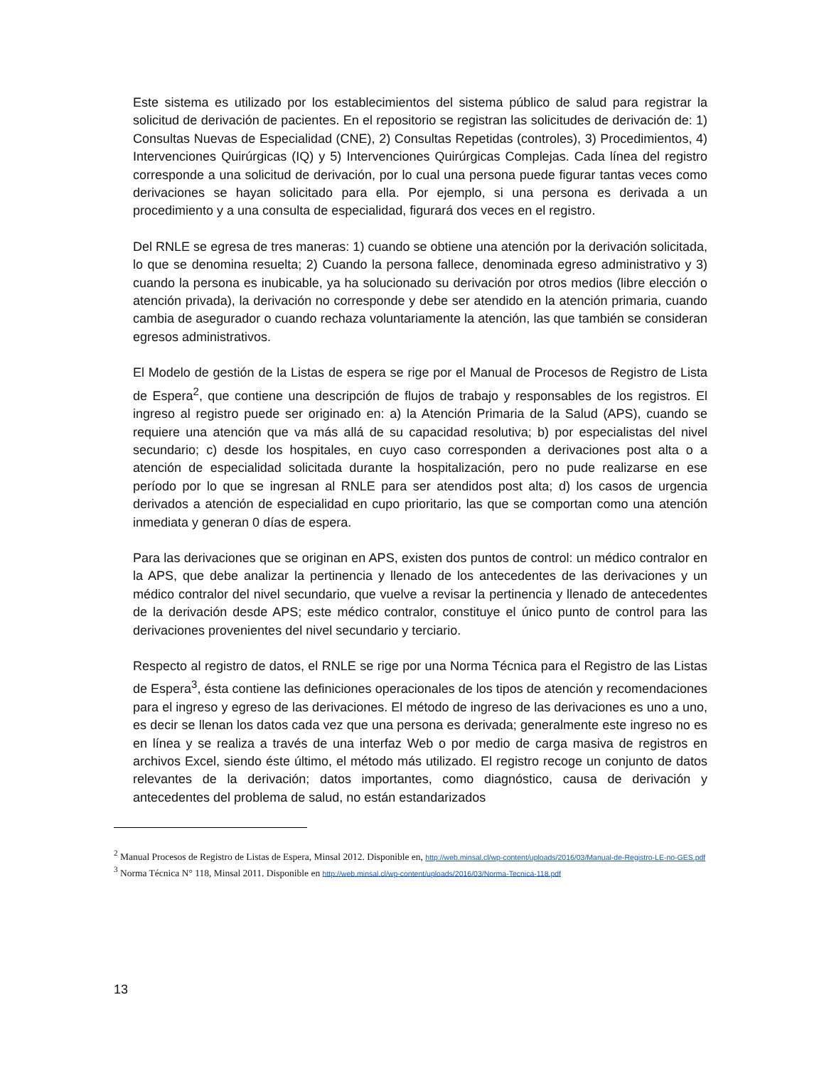Este sistema es utilizado por los establecimientos del sistema público de salud para registrar la solicitud de derivación de pacientes. En el repositorio se registran las solicitudes de derivación de: 1) Consultas Nuevas de Especialidad (CNE), 2) Consultas Repetidas (controles), 3) Procedimientos, 4) Intervenciones Quirúrgicas (IQ) y 5) Intervenciones Quirúrgicas Complejas. Cada línea del registro corresponde a una solicitud de derivación, por lo cual una persona puede figurar tantas veces como derivaciones se hayan solicitado para ella. Por ejemplo, si una persona es derivada a un procedimiento y a una consulta de especialidad, figurará dos veces en el registro.
Del RNLE se egresa de tres maneras: 1) cuando se obtiene una atención por la derivación solicitada, lo que se denomina resuelta; 2) Cuando la persona fallece, denominada egreso administrativo y 3) cuando la persona es inubicable, ya ha solucionado su derivación por otros medios (libre elección o atención privada), la derivación no corresponde y debe ser atendido en la atención primaria, cuando cambia de asegurador o cuando rechaza voluntariamente la atención, las que también se consideran egresos administrativos.
El Modelo de gestión de la Listas de espera se rige por el Manual de Procesos de Registro de Lista de Espera<sup>2</sup>, que contiene una descripción de flujos de trabajo y responsables de los registros. El ingreso al registro puede ser originado en: a) la Atención Primaria de la Salud (APS), cuando se requiere una atención que va más allá de su capacidad resolutiva; b) por especialistas del nivel secundario; c) desde los hospitales, en cuyo caso corresponden a derivaciones post alta o a atención de especialidad solicitada durante la hospitalización, pero no pude realizarse en ese período por lo que se ingresan al RNLE para ser atendidos post alta; d) los casos de urgencia derivados a atención de especialidad en cupo prioritario, las que se comportan como una atención inmediata y generan 0 días de espera.
Para las derivaciones que se originan en APS, existen dos puntos de control: un médico contralor en la APS, que debe analizar la pertinencia y llenado de los antecedentes de las derivaciones y un médico contralor del nivel secundario, que vuelve a revisar la pertinencia y llenado de antecedentes de la derivación desde APS; este médico contralor, constituye el único punto de control para las derivaciones provenientes del nivel secundario y terciario.
Respecto al registro de datos, el RNLE se rige por una Norma Técnica para el Registro de las Listas de Espera<sup>3</sup>, ésta contiene las definiciones operacionales de los tipos de atención y recomendaciones para el ingreso y egreso de las derivaciones. El método de ingreso de las derivaciones es uno a uno, es decir se llenan los datos cada vez que una persona es derivada; generalmente este ingreso no es en línea y se realiza a través de una interfaz Web o por medio de carga masiva de registros en archivos Excel, siendo éste último, el método más utilizado. El registro recoge un conjunto de datos relevantes de la derivación; datos importantes, como diagnóstico, causa de derivación y antecedentes del problema de salud, no están estandarizados
<sup>2</sup> Manual Procesos de Registro de Listas de Espera, Minsal 2012. Disponible en, http://web.minsal.cl/wp-content/uploads/2016/03/Manual-de-Registro-LE-no-GES.pdf
<sup>3</sup> Norma Técnica N° 118, Minsal 2011. Disponible en http://web.minsal.cl/wp-content/uploads/2016/03/Norma-Tecnica-118.pdf
13